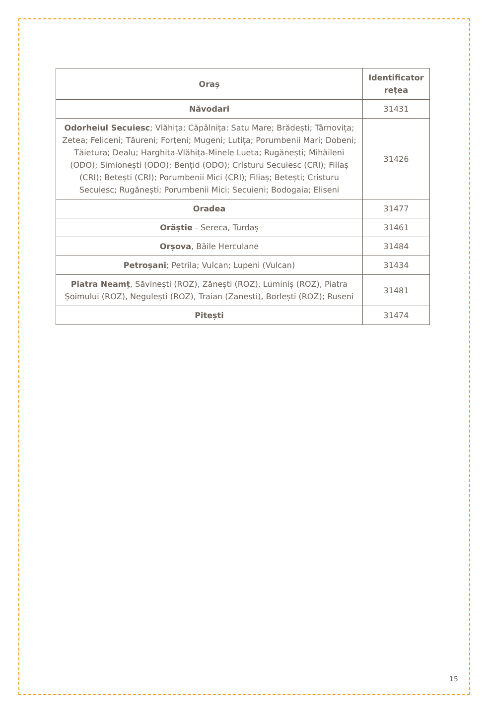| Oraș | Identificator rețea |
| --- | --- |
| Năvodari | 31431 |
| Odorheiul Secuiesc ; Vlăhița; Căpâlnița: Satu Mare; Brădești; Târnovița; Zetea; Feliceni; Tăureni; Forțeni; Mugeni; Lutița; Porumbenii Mari; Dobeni; Tăietura; Dealu; Harghita-Vlăhița-Minele Lueta; Rugănești; Mihăileni (ODO); Simionești (ODO); Bențid (ODO); Cristuru Secuiesc (CRI); Filiaș (CRI); Betești (CRI); Porumbenii Mici (CRI); Filiaș; Betești; Cristuru Secuiesc; Rugănești; Porumbenii Mici; Secuieni; Bodogaia; Eliseni | 31426 |
| Oradea | 31477 |
| Orăștie - Sereca, Turdaș | 31461 |
| Orșova , Băile Herculane | 31484 |
| Petroșani ; Petrila; Vulcan; Lupeni (Vulcan) | 31434 |
| Piatra Neamț , Săvinești (ROZ), Zănești (ROZ), Luminiș (ROZ), Piatra Șoimului (ROZ), Negulești (ROZ), Traian (Zanesti), Borlești (ROZ); Ruseni | 31481 |
| Pitești | 31474 |
15